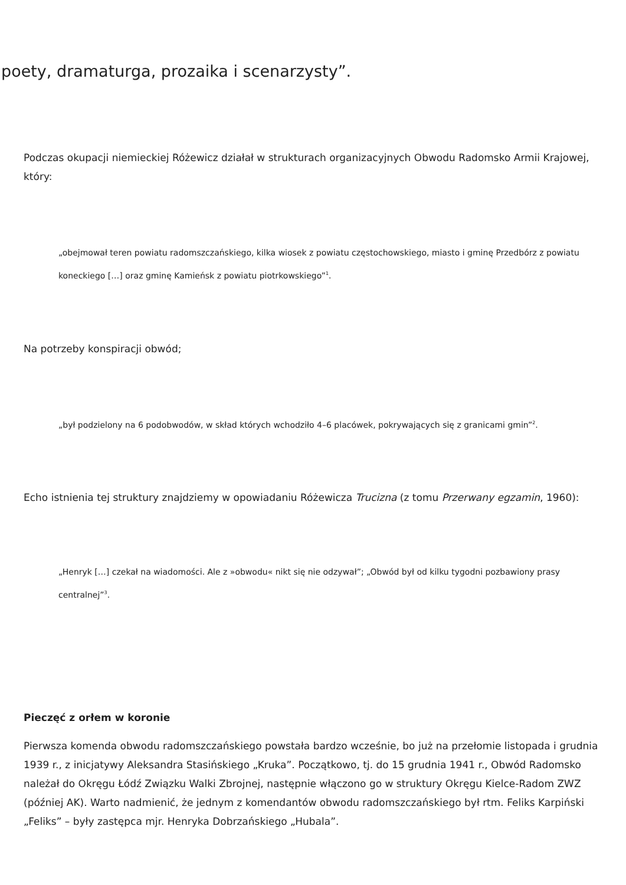poety, dramaturga, prozaika i scenarzysty”.
Podczas okupacji niemieckiej Różewicz działał w strukturach organizacyjnych Obwodu Radomsko Armii Krajowej, który:
„obejmował teren powiatu radomszczańskiego, kilka wiosek z powiatu częstochowskiego, miasto i gminę Przedbórz z powiatu koneckiego […] oraz gminę Kamieńsk z powiatu piotrkowskiego”<sup>1</sup>.
Na potrzeby konspiracji obwód;
„był podzielony na 6 podobwodów, w skład których wchodziło 4–6 placówek, pokrywających się z granicami gmin”<sup>2</sup>.
Echo istnienia tej struktury znajdziemy w opowiadaniu Różewicza Trucizna (z tomu Przerwany egzamin, 1960):
„Henryk […] czekał na wiadomości. Ale z »obwodu« nikt się nie odzywał”; „Obwód był od kilku tygodni pozbawiony prasy centralnej”<sup>3</sup>.
Pieczęć z orłem w koronie
Pierwsza komenda obwodu radomszczańskiego powstała bardzo wcześnie, bo już na przełomie listopada i grudnia 1939 r., z inicjatywy Aleksandra Stasińskiego „Kruka”. Początkowo, tj. do 15 grudnia 1941 r., Obwód Radomsko należał do Okręgu Łódź Związku Walki Zbrojnej, następnie włączono go w struktury Okręgu Kielce-Radom ZWZ (później AK). Warto nadmienić, że jednym z komendantów obwodu radomszczańskiego był rtm. Feliks Karpiński „Feliks” – były zastępca mjr. Henryka Dobrzańskiego „Hubala”.